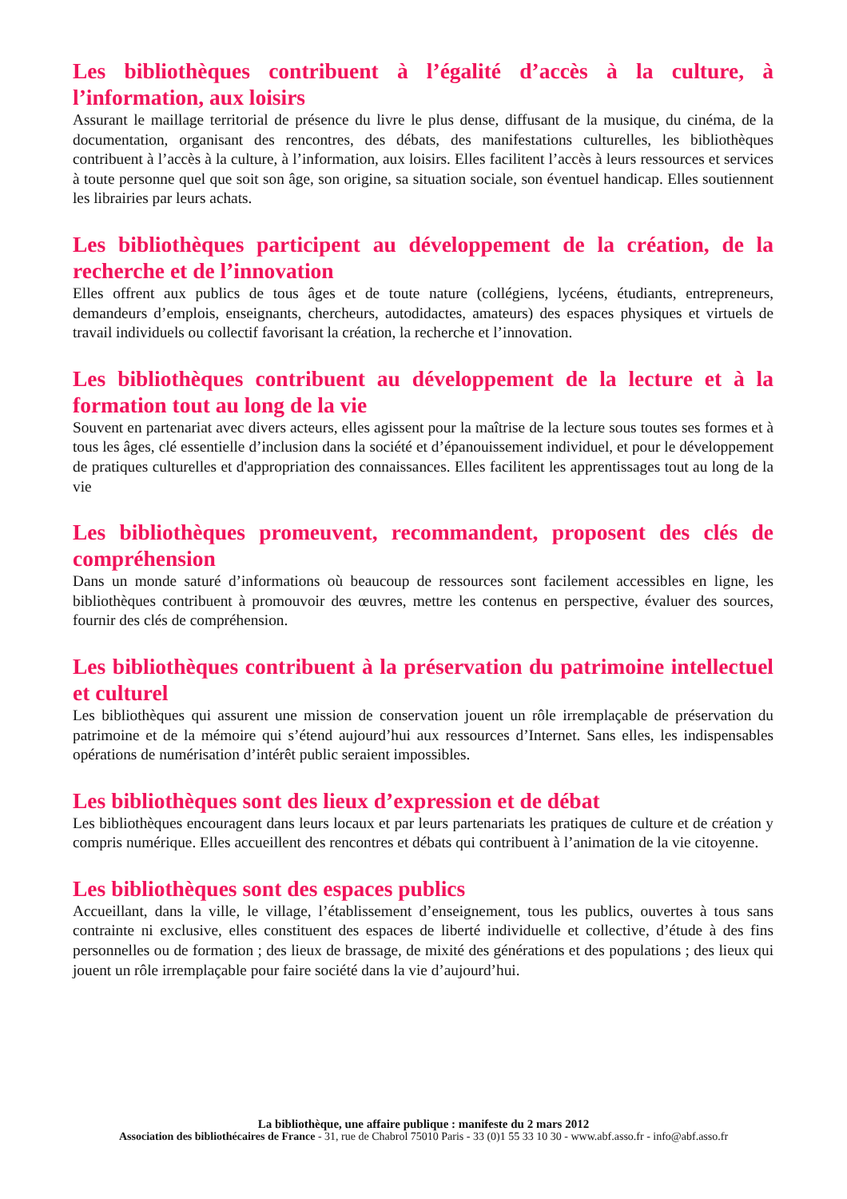Les bibliothèques contribuent à l’égalité d’accès à la culture, à l’information, aux loisirs
Assurant le maillage territorial de présence du livre le plus dense, diffusant de la musique, du cinéma, de la documentation, organisant des rencontres, des débats, des manifestations culturelles, les bibliothèques contribuent à l’accès à la culture, à l’information, aux loisirs. Elles facilitent l’accès à leurs ressources et services à toute personne quel que soit son âge, son origine, sa situation sociale, son éventuel handicap. Elles soutiennent les librairies par leurs achats.
Les bibliothèques participent au développement de la création, de la recherche et de l’innovation
Elles offrent aux publics de tous âges et de toute nature (collégiens, lycéens, étudiants, entrepreneurs, demandeurs d’emplois, enseignants, chercheurs, autodidactes, amateurs) des espaces physiques et virtuels de travail individuels ou collectif favorisant la création, la recherche et l’innovation.
Les bibliothèques contribuent au développement de la lecture et à la formation tout au long de la vie
Souvent en partenariat avec divers acteurs, elles agissent pour la maîtrise de la lecture sous toutes ses formes et à tous les âges, clé essentielle d’inclusion dans la société et d’épanouissement individuel, et pour le développement de pratiques culturelles et d'appropriation des connaissances. Elles facilitent les apprentissages tout au long de la vie
Les bibliothèques promeuvent, recommandent, proposent des clés de compréhension
Dans un monde saturé d’informations où beaucoup de ressources sont facilement accessibles en ligne, les bibliothèques contribuent à promouvoir des œuvres, mettre les contenus en perspective, évaluer des sources, fournir des clés de compréhension.
Les bibliothèques contribuent à la préservation du patrimoine intellectuel et culturel
Les bibliothèques qui assurent une mission de conservation jouent un rôle irremplaçable de préservation du patrimoine et de la mémoire qui s’étend aujourd’hui aux ressources d’Internet. Sans elles, les indispensables opérations de numérisation d’intérêt public seraient impossibles.
Les bibliothèques sont des lieux d’expression et de débat
Les bibliothèques encouragent dans leurs locaux et par leurs partenariats les pratiques de culture et de création y compris numérique. Elles accueillent des rencontres et débats qui contribuent à l’animation de la vie citoyenne.
Les bibliothèques sont des espaces publics
Accueillant, dans la ville, le village, l’établissement d’enseignement, tous les publics, ouvertes à tous sans contrainte ni exclusive, elles constituent des espaces de liberté individuelle et collective, d’étude à des fins personnelles ou de formation ; des lieux de brassage, de mixité des générations et des populations ; des lieux qui jouent un rôle irremplaçable pour faire société dans la vie d’aujourd’hui.
La bibliothèque, une affaire publique : manifeste du 2 mars 2012
Association des bibliothécaires de France - 31, rue de Chabrol 75010 Paris - 33 (0)1 55 33 10 30 - www.abf.asso.fr - info@abf.asso.fr